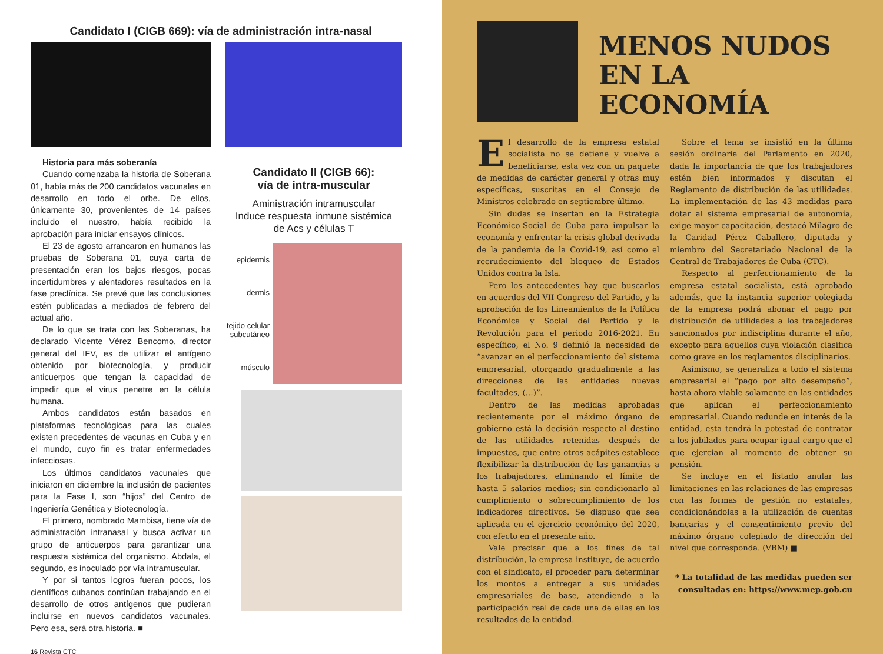Candidato I (CIGB 669): vía de administración intra-nasal
Historia para más soberanía
Cuando comenzaba la historia de Soberana 01, había más de 200 candidatos vacunales en desarrollo en todo el orbe. De ellos, únicamente 30, provenientes de 14 países incluido el nuestro, había recibido la aprobación para iniciar ensayos clínicos.
El 23 de agosto arrancaron en humanos las pruebas de Soberana 01, cuya carta de presentación eran los bajos riesgos, pocas incertidumbres y alentadores resultados en la fase preclínica. Se prevé que las conclusiones estén publicadas a mediados de febrero del actual año.
De lo que se trata con las Soberanas, ha declarado Vicente Vérez Bencomo, director general del IFV, es de utilizar el antígeno obtenido por biotecnología, y producir anticuerpos que tengan la capacidad de impedir que el virus penetre en la célula humana.
Ambos candidatos están basados en plataformas tecnológicas para las cuales existen precedentes de vacunas en Cuba y en el mundo, cuyo fin es tratar enfermedades infecciosas.
Los últimos candidatos vacunales que iniciaron en diciembre la inclusión de pacientes para la Fase I, son “hijos” del Centro de Ingeniería Genética y Biotecnología.
El primero, nombrado Mambisa, tiene vía de administración intranasal y busca activar un grupo de anticuerpos para garantizar una respuesta sistémica del organismo. Abdala, el segundo, es inoculado por vía intramuscular.
Y por si tantos logros fueran pocos, los científicos cubanos continúan trabajando en el desarrollo de otros antígenos que pudieran incluirse en nuevos candidatos vacunales. Pero esa, será otra historia. ■
16 Revista CTC
Candidato II (CIGB 66):
vía de intra-muscular
Aministración intramuscular
Induce respuesta inmune sistémica
de Acs y células T
epidermis
dermis
tejido celular subcutáneo
músculo
MENOS NUDOS
EN LA
ECONOMÍA
El desarrollo de la empresa estatal socialista no se detiene y vuelve a beneficiarse, esta vez con un paquete de medidas de carácter general y otras muy específicas, suscritas en el Consejo de Ministros celebrado en septiembre último.
Sin dudas se insertan en la Estrategia Económico-Social de Cuba para impulsar la economía y enfrentar la crisis global derivada de la pandemia de la Covid-19, así como el recrudecimiento del bloqueo de Estados Unidos contra la Isla.
Pero los antecedentes hay que buscarlos en acuerdos del VII Congreso del Partido, y la aprobación de los Lineamientos de la Política Económica y Social del Partido y la Revolución para el periodo 2016-2021. En específico, el No. 9 definió la necesidad de “avanzar en el perfeccionamiento del sistema empresarial, otorgando gradualmente a las direcciones de las entidades nuevas facultades, (…)”.
Dentro de las medidas aprobadas recientemente por el máximo órgano de gobierno está la decisión respecto al destino de las utilidades retenidas después de impuestos, que entre otros acápites establece flexibilizar la distribución de las ganancias a los trabajadores, eliminando el límite de hasta 5 salarios medios; sin condicionarlo al cumplimiento o sobrecumplimiento de los indicadores directivos. Se dispuso que sea aplicada en el ejercicio económico del 2020, con efecto en el presente año.
Vale precisar que a los fines de tal distribución, la empresa instituye, de acuerdo con el sindicato, el proceder para determinar los montos a entregar a sus unidades empresariales de base, atendiendo a la participación real de cada una de ellas en los resultados de la entidad.
Sobre el tema se insistió en la última sesión ordinaria del Parlamento en 2020, dada la importancia de que los trabajadores estén bien informados y discutan el Reglamento de distribución de las utilidades. La implementación de las 43 medidas para dotar al sistema empresarial de autonomía, exige mayor capacitación, destacó Milagro de la Caridad Pérez Caballero, diputada y miembro del Secretariado Nacional de la Central de Trabajadores de Cuba (CTC).
Respecto al perfeccionamiento de la empresa estatal socialista, está aprobado además, que la instancia superior colegiada de la empresa podrá abonar el pago por distribución de utilidades a los trabajadores sancionados por indisciplina durante el año, excepto para aquellos cuya violación clasifica como grave en los reglamentos disciplinarios.
Asimismo, se generaliza a todo el sistema empresarial el “pago por alto desempeño”, hasta ahora viable solamente en las entidades que aplican el perfeccionamiento empresarial. Cuando redunde en interés de la entidad, esta tendrá la potestad de contratar a los jubilados para ocupar igual cargo que el que ejercían al momento de obtener su pensión.
Se incluye en el listado anular las limitaciones en las relaciones de las empresas con las formas de gestión no estatales, condicionándolas a la utilización de cuentas bancarias y el consentimiento previo del máximo órgano colegiado de dirección del nivel que corresponda. (VBM) ■
* La totalidad de las medidas pueden ser consultadas en: https://www.mep.gob.cu